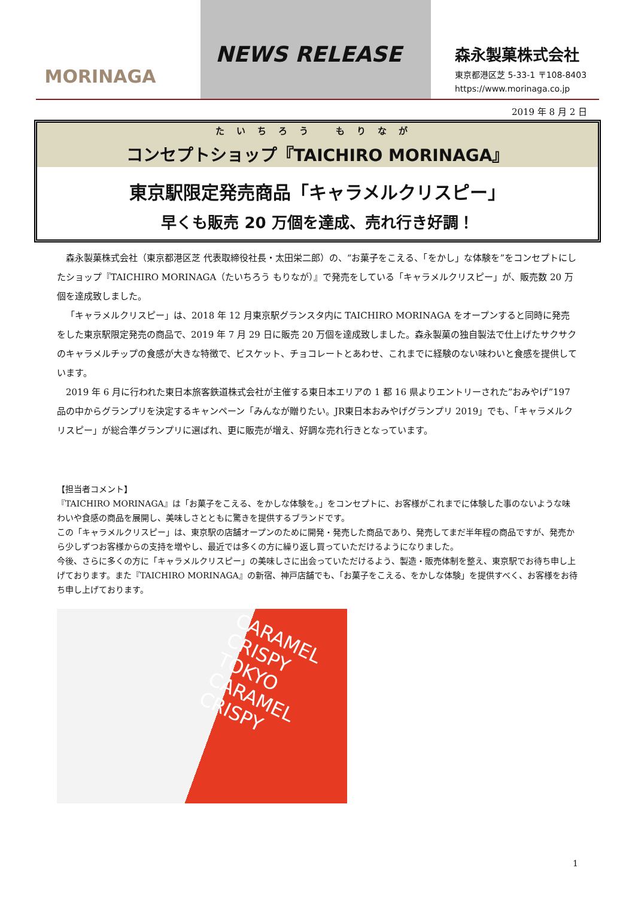MORINAGA
NEWS RELEASE
森永製菓株式会社
東京都港区芝 5-33-1 〒108-8403
https://www.morinaga.co.jp
2019 年 8 月 2 日
たいちろう もりなが
コンセプトショップ『TAICHIRO MORINAGA』
東京駅限定発売商品「キャラメルクリスピー」
早くも販売 20 万個を達成、売れ行き好調！
森永製菓株式会社（東京都港区芝 代表取締役社長・太田栄二郎）の、“お菓子をこえる、「をかし」な体験を”をコンセプトにしたショップ『TAICHIRO MORINAGA（たいちろう もりなが）』で発売をしている「キャラメルクリスピー」が、販売数 20 万個を達成致しました。
「キャラメルクリスピー」は、2018 年 12 月東京駅グランスタ内に TAICHIRO MORINAGA をオープンすると同時に発売をした東京駅限定発売の商品で、2019 年 7 月 29 日に販売 20 万個を達成致しました。森永製菓の独自製法で仕上げたサクサクのキャラメルチップの食感が大きな特徴で、ビスケット、チョコレートとあわせ、これまでに経験のない味わいと食感を提供しています。
2019 年 6 月に行われた東日本旅客鉄道株式会社が主催する東日本エリアの 1 都 16 県よりエントリーされた”おみやげ”197 品の中からグランプリを決定するキャンペーン「みんなが贈りたい。JR東日本おみやげグランプリ 2019」でも、「キャラメルクリスピー」が総合準グランプリに選ばれ、更に販売が増え、好調な売れ行きとなっています。
【担当者コメント】
『TAICHIRO MORINAGA』は「お菓子をこえる、をかしな体験を。」をコンセプトに、お客様がこれまでに体験した事のないような味わいや食感の商品を展開し、美味しさとともに驚きを提供するブランドです。
この「キャラメルクリスピー」は、東京駅の店舗オープンのために開発・発売した商品であり、発売してまだ半年程の商品ですが、発売から少しずつお客様からの支持を増やし、最近では多くの方に繰り返し買っていただけるようになりました。
今後、さらに多くの方に「キャラメルクリスピー」の美味しさに出会っていただけるよう、製造・販売体制を整え、東京駅でお待ち申し上げております。また『TAICHIRO MORINAGA』の新宿、神戸店舗でも、「お菓子をこえる、をかしな体験」を提供すべく、お客様をお待ち申し上げております。
CARAMEL CRISPY
TOKYO
CARAMEL CRISPY
1